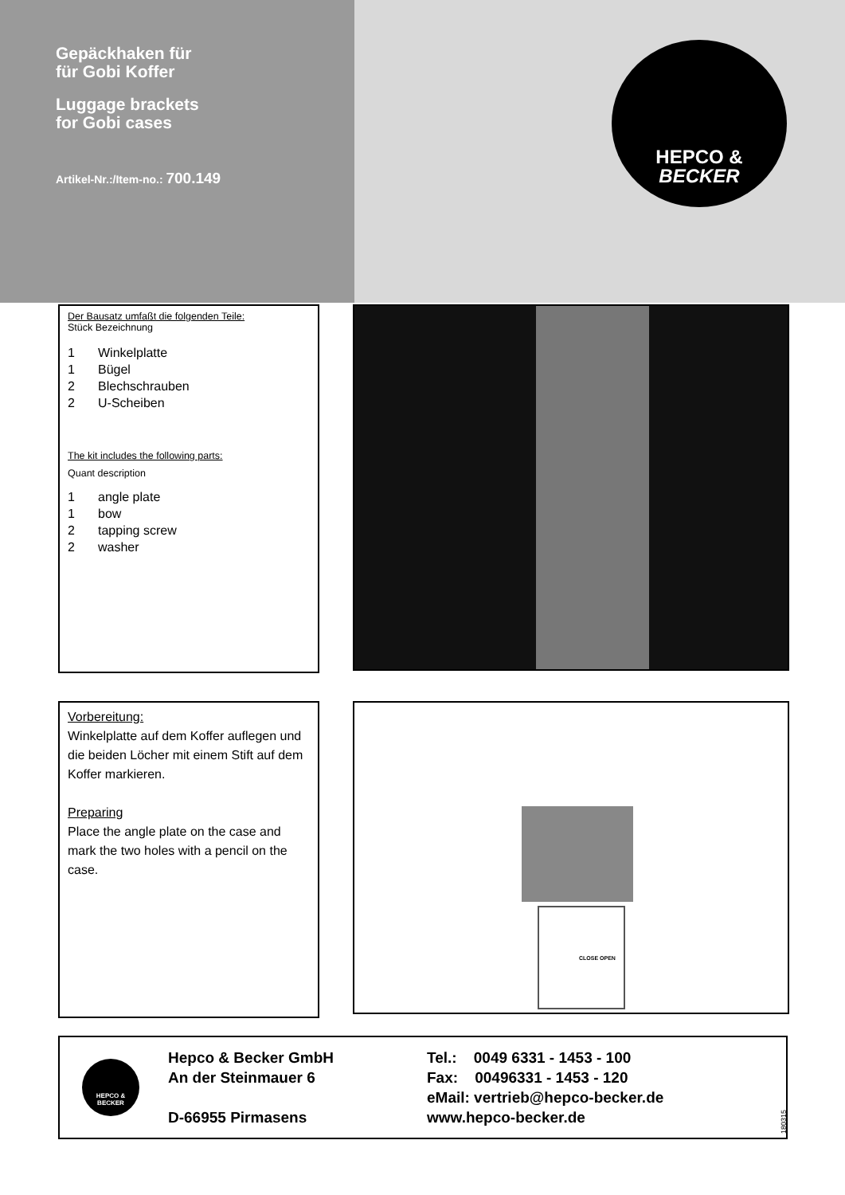Gepäckhaken für
für Gobi Koffer
Luggage brackets
for Gobi cases
Artikel-Nr.:/Item-no.: 700.149
HEPCO &
BECKER
Der Bausatz umfaßt die folgenden Teile:
Stück Bezeichnung
1 Winkelplatte
1 Bügel
2 Blechschrauben
2 U-Scheiben
The kit includes the following parts:
Quant description
1 angle plate
1 bow
2 tapping screw
2 washer
Vorbereitung:
Winkelplatte auf dem Koffer auflegen und die beiden Löcher mit einem Stift auf dem Koffer markieren.
Preparing
Place the angle plate on the case and mark the two holes with a pencil on the case.
CLOSE OPEN
HEPCO &
BECKER
Hepco & Becker GmbH
An der Steinmauer 6
D-66955 Pirmasens
Tel.: 0049 6331 - 1453 - 100
Fax: 00496331 - 1453 - 120
eMail: vertrieb@hepco-becker.de
www.hepco-becker.de
180315